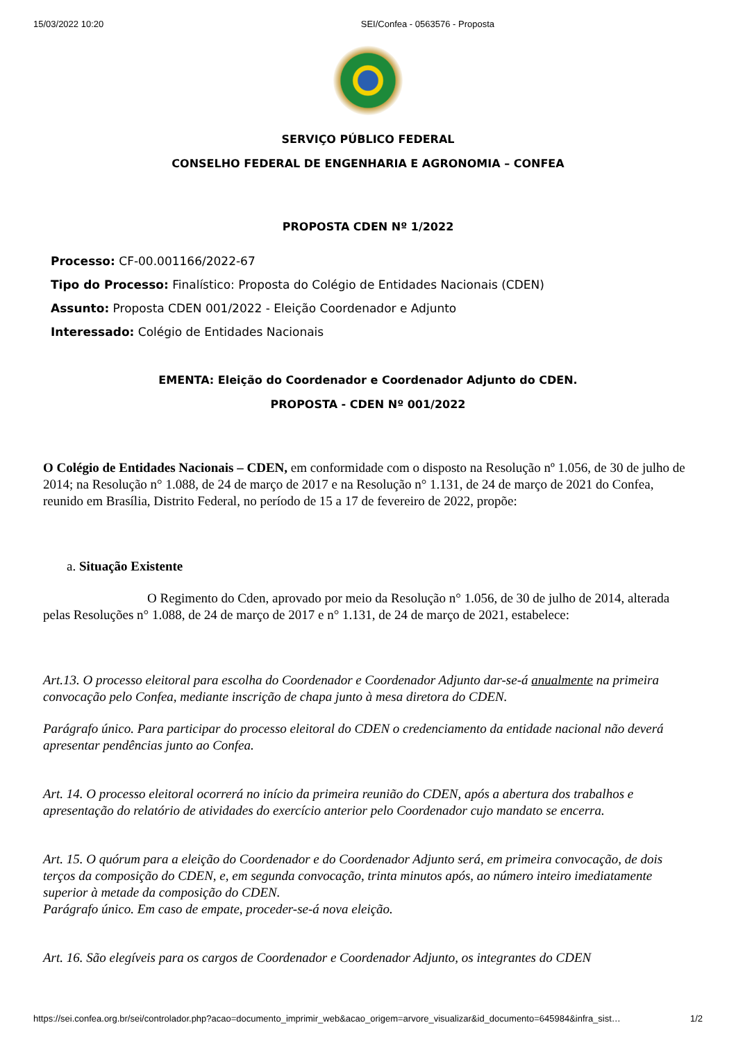15/03/2022 10:20 SEI/Confea - 0563576 - Proposta
SERVIÇO PÚBLICO FEDERAL
CONSELHO FEDERAL DE ENGENHARIA E AGRONOMIA – CONFEA
PROPOSTA CDEN Nº 1/2022
Processo: CF-00.001166/2022-67
Tipo do Processo: Finalístico: Proposta do Colégio de Entidades Nacionais (CDEN)
Assunto: Proposta CDEN 001/2022 - Eleição Coordenador e Adjunto
Interessado: Colégio de Entidades Nacionais
EMENTA: Eleição do Coordenador e Coordenador Adjunto do CDEN.
PROPOSTA - CDEN Nº 001/2022
O Colégio de Entidades Nacionais – CDEN, em conformidade com o disposto na Resolução nº 1.056, de 30 de julho de 2014; na Resolução n° 1.088, de 24 de março de 2017 e na Resolução n° 1.131, de 24 de março de 2021 do Confea, reunido em Brasília, Distrito Federal, no período de 15 a 17 de fevereiro de 2022, propõe:
a. Situação Existente
O Regimento do Cden, aprovado por meio da Resolução n° 1.056, de 30 de julho de 2014, alterada pelas Resoluções n° 1.088, de 24 de março de 2017 e n° 1.131, de 24 de março de 2021, estabelece:
Art.13. O processo eleitoral para escolha do Coordenador e Coordenador Adjunto dar-se-á anualmente na primeira convocação pelo Confea, mediante inscrição de chapa junto à mesa diretora do CDEN.
Parágrafo único. Para participar do processo eleitoral do CDEN o credenciamento da entidade nacional não deverá apresentar pendências junto ao Confea.
Art. 14. O processo eleitoral ocorrerá no início da primeira reunião do CDEN, após a abertura dos trabalhos e apresentação do relatório de atividades do exercício anterior pelo Coordenador cujo mandato se encerra.
Art. 15. O quórum para a eleição do Coordenador e do Coordenador Adjunto será, em primeira convocação, de dois terços da composição do CDEN, e, em segunda convocação, trinta minutos após, ao número inteiro imediatamente superior à metade da composição do CDEN.
Parágrafo único. Em caso de empate, proceder-se-á nova eleição.
Art. 16. São elegíveis para os cargos de Coordenador e Coordenador Adjunto, os integrantes do CDEN
https://sei.confea.org.br/sei/controlador.php?acao=documento_imprimir_web&acao_origem=arvore_visualizar&id_documento=645984&infra_sist… 1/2